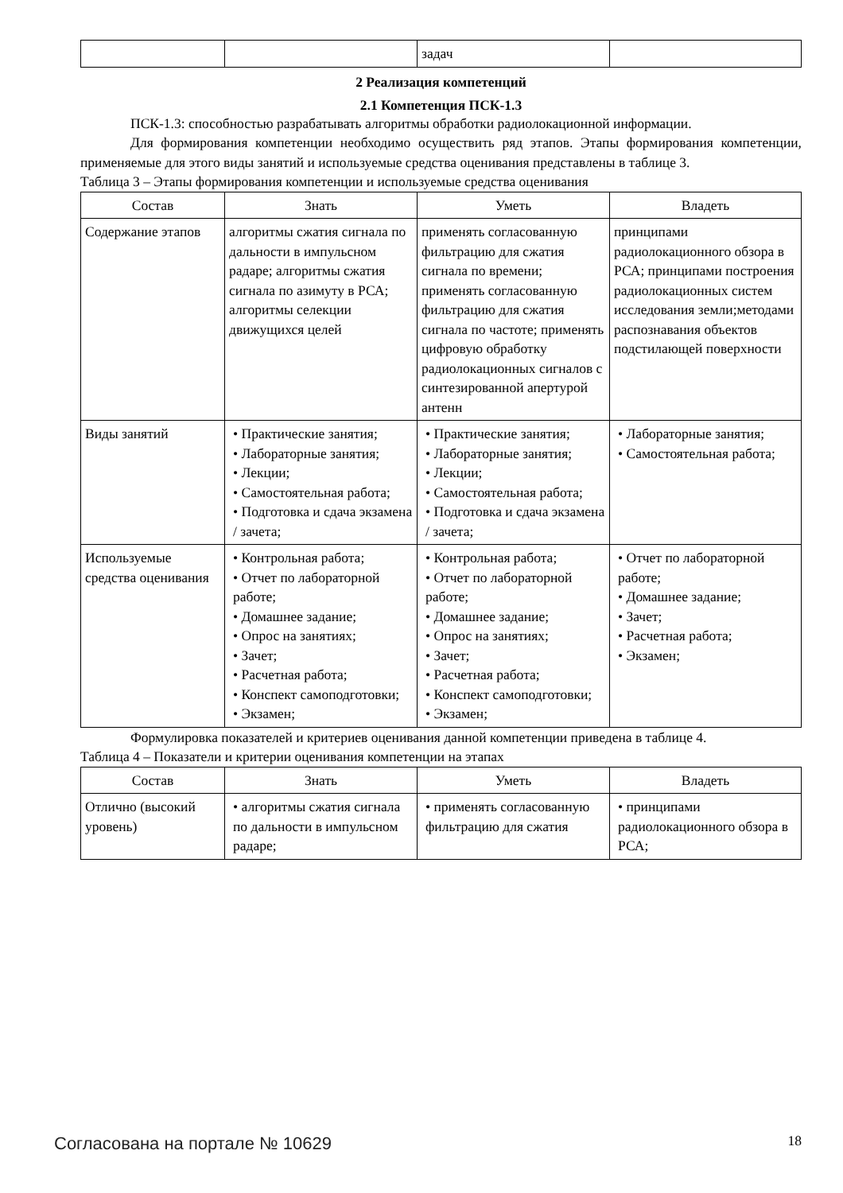| | | задач | |
2 Реализация компетенций
2.1 Компетенция ПСК-1.3
ПСК-1.3: способностью разрабатывать алгоритмы обработки радиолокационной информации.
Для формирования компетенции необходимо осуществить ряд этапов. Этапы формирования компетенции, применяемые для этого виды занятий и используемые средства оценивания представлены в таблице 3.
Таблица 3 – Этапы формирования компетенции и используемые средства оценивания
| Состав | Знать | Уметь | Владеть |
| --- | --- | --- | --- |
| Содержание этапов | алгоритмы сжатия сигнала по дальности в импульсном радаре; алгоритмы сжатия сигнала по азимуту в РСА; алгоритмы селекции движущихся целей | применять согласованную фильтрацию для сжатия сигнала по времени; применять согласованную фильтрацию для сжатия сигнала по частоте; применять цифровую обработку радиолокационных сигналов с синтезированной апертурой антенн | принципами радиолокационного обзора в РСА; принципами построения радиолокационных систем исследования земли;методами распознавания объектов подстилающей поверхности |
| Виды занятий | • Практические занятия; • Лабораторные занятия; • Лекции; • Самостоятельная работа; • Подготовка и сдача экзамена / зачета; | • Практические занятия; • Лабораторные занятия; • Лекции; • Самостоятельная работа; • Подготовка и сдача экзамена / зачета; | • Лабораторные занятия; • Самостоятельная работа; |
| Используемые средства оценивания | • Контрольная работа; • Отчет по лабораторной работе; • Домашнее задание; • Опрос на занятиях; • Зачет; • Расчетная работа; • Конспект самоподготовки; • Экзамен; | • Контрольная работа; • Отчет по лабораторной работе; • Домашнее задание; • Опрос на занятиях; • Зачет; • Расчетная работа; • Конспект самоподготовки; • Экзамен; | • Отчет по лабораторной работе; • Домашнее задание; • Зачет; • Расчетная работа; • Экзамен; |
Формулировка показателей и критериев оценивания данной компетенции приведена в таблице 4.
Таблица 4 – Показатели и критерии оценивания компетенции на этапах
| Состав | Знать | Уметь | Владеть |
| --- | --- | --- | --- |
| Отлично (высокий уровень) | • алгоритмы сжатия сигнала по дальности в импульсном радаре; | • применять согласованную фильтрацию для сжатия | • принципами радиолокационного обзора в РСА; |
Согласована на портале № 10629 18